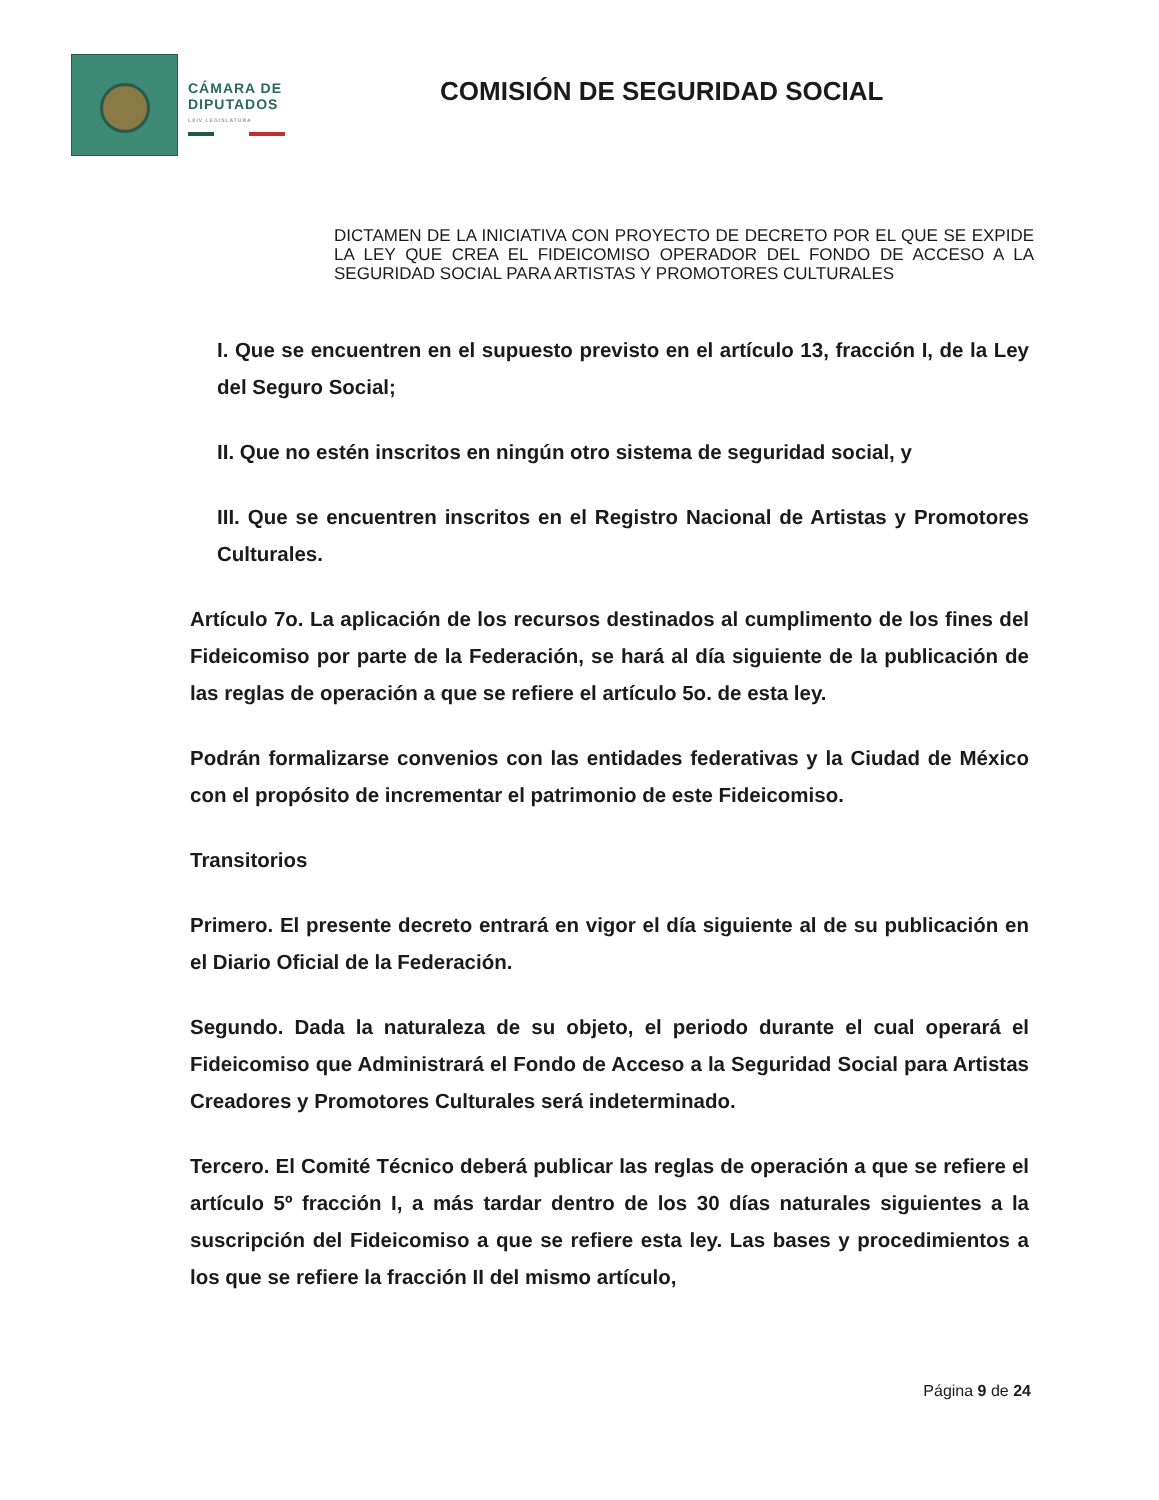CÁMARA DE
DIPUTADOS
LXIV LEGISLATURA
COMISIÓN DE SEGURIDAD SOCIAL
DICTAMEN DE LA INICIATIVA CON PROYECTO DE DECRETO POR EL QUE SE EXPIDE LA LEY QUE CREA EL FIDEICOMISO OPERADOR DEL FONDO DE ACCESO A LA SEGURIDAD SOCIAL PARA ARTISTAS Y PROMOTORES CULTURALES
I. Que se encuentren en el supuesto previsto en el artículo 13, fracción I, de la Ley del Seguro Social;
II. Que no estén inscritos en ningún otro sistema de seguridad social, y
III. Que se encuentren inscritos en el Registro Nacional de Artistas y Promotores Culturales.
Artículo 7o. La aplicación de los recursos destinados al cumplimento de los fines del Fideicomiso por parte de la Federación, se hará al día siguiente de la publicación de las reglas de operación a que se refiere el artículo 5o. de esta ley.
Podrán formalizarse convenios con las entidades federativas y la Ciudad de México con el propósito de incrementar el patrimonio de este Fideicomiso.
Transitorios
Primero. El presente decreto entrará en vigor el día siguiente al de su publicación en el Diario Oficial de la Federación.
Segundo. Dada la naturaleza de su objeto, el periodo durante el cual operará el Fideicomiso que Administrará el Fondo de Acceso a la Seguridad Social para Artistas Creadores y Promotores Culturales será indeterminado.
Tercero. El Comité Técnico deberá publicar las reglas de operación a que se refiere el artículo 5º fracción I, a más tardar dentro de los 30 días naturales siguientes a la suscripción del Fideicomiso a que se refiere esta ley. Las bases y procedimientos a los que se refiere la fracción II del mismo artículo,
Página 9 de 24